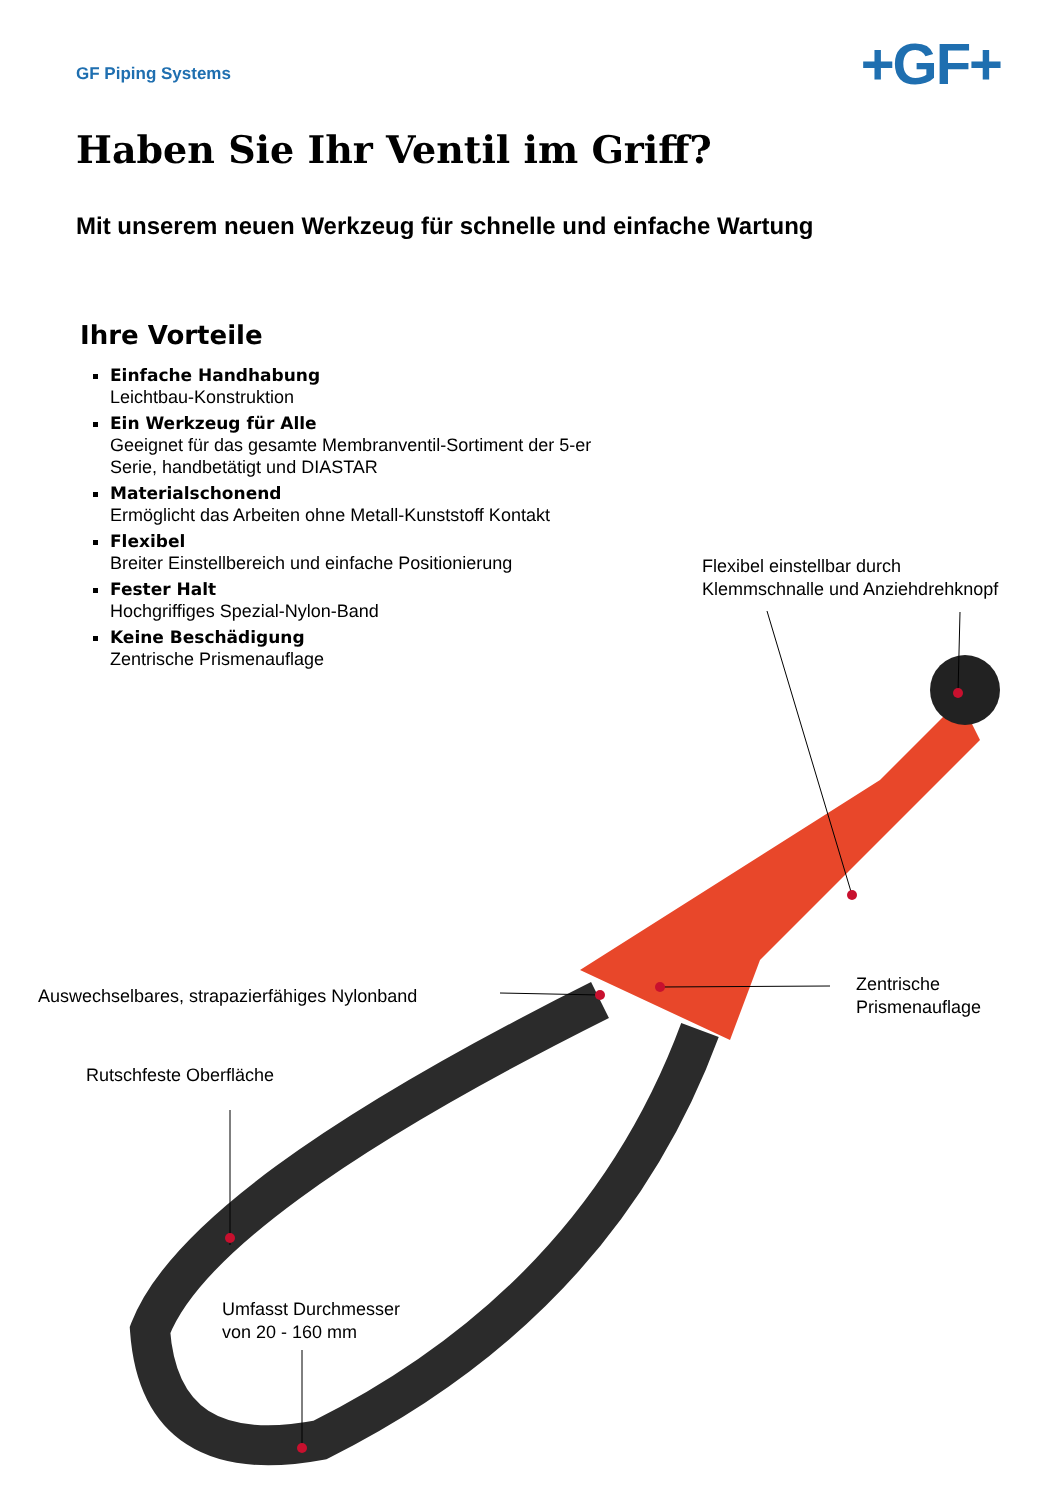GF Piping Systems
+GF+
Haben Sie Ihr Ventil im Griff?
Mit unserem neuen Werkzeug für schnelle und einfache Wartung
Ihre Vorteile
Einfache Handhabung
Leichtbau-Konstruktion
Ein Werkzeug für Alle
Geeignet für das gesamte Membranventil-Sortiment der 5-er Serie, handbetätigt und DIASTAR
Materialschonend
Ermöglicht das Arbeiten ohne Metall-Kunststoff Kontakt
Flexibel
Breiter Einstellbereich und einfache Positionierung
Fester Halt
Hochgriffiges Spezial-Nylon-Band
Keine Beschädigung
Zentrische Prismenauflage
Flexibel einstellbar durch
Klemmschnalle und Anziehdrehknopf
Auswechselbares, strapazierfähiges Nylonband
Zentrische
Prismenauflage
Rutschfeste Oberfläche
Umfasst Durchmesser
von 20 - 160 mm